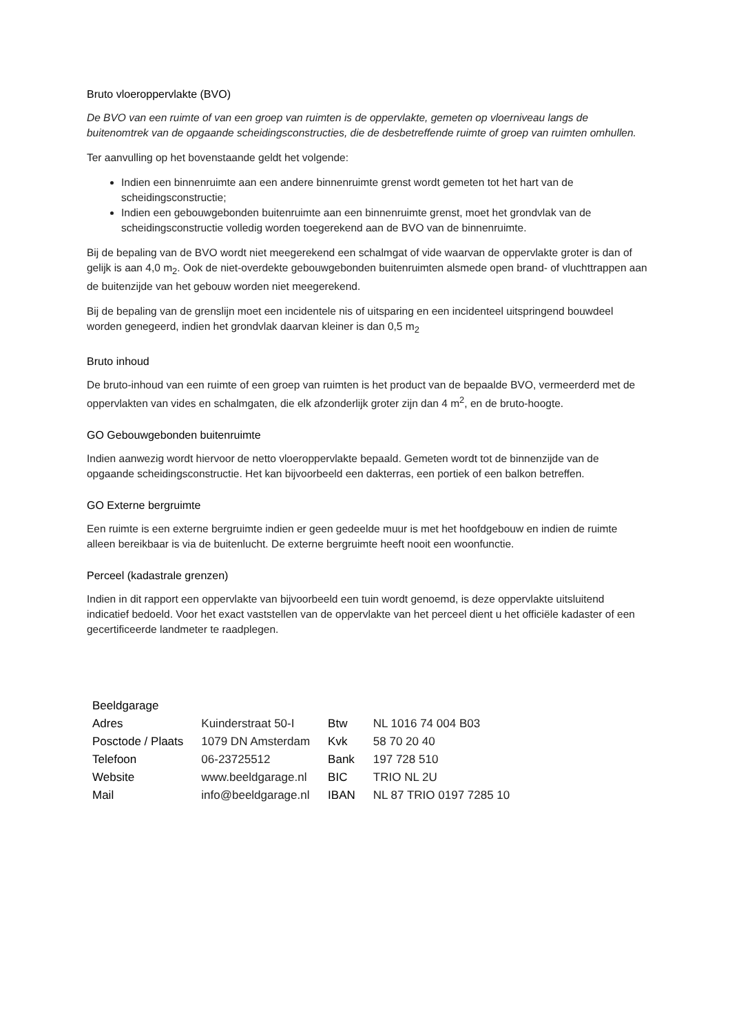Bruto vloeroppervlakte (BVO)
De BVO van een ruimte of van een groep van ruimten is de oppervlakte, gemeten op vloerniveau langs de buitenomtrek van de opgaande scheidingsconstructies, die de desbetreffende ruimte of groep van ruimten omhullen.
Ter aanvulling op het bovenstaande geldt het volgende:
Indien een binnenruimte aan een andere binnenruimte grenst wordt gemeten tot het hart van de scheidingsconstructie;
Indien een gebouwgebonden buitenruimte aan een binnenruimte grenst, moet het grondvlak van de scheidingsconstructie volledig worden toegerekend aan de BVO van de binnenruimte.
Bij de bepaling van de BVO wordt niet meegerekend een schalmgat of vide waarvan de oppervlakte groter is dan of gelijk is aan 4,0 m<sub>2</sub>. Ook de niet-overdekte gebouwgebonden buitenruimten alsmede open brand- of vluchttrappen aan de buitenzijde van het gebouw worden niet meegerekend.
Bij de bepaling van de grenslijn moet een incidentele nis of uitsparing en een incidenteel uitspringend bouwdeel worden genegeerd, indien het grondvlak daarvan kleiner is dan 0,5 m<sub>2</sub>
Bruto inhoud
De bruto-inhoud van een ruimte of een groep van ruimten is het product van de bepaalde BVO, vermeerderd met de oppervlakten van vides en schalmgaten, die elk afzonderlijk groter zijn dan 4 m<sup>2</sup>, en de bruto-hoogte.
GO Gebouwgebonden buitenruimte
Indien aanwezig wordt hiervoor de netto vloeroppervlakte bepaald. Gemeten wordt tot de binnenzijde van de opgaande scheidingsconstructie. Het kan bijvoorbeeld een dakterras, een portiek of een balkon betreffen.
GO Externe bergruimte
Een ruimte is een externe bergruimte indien er geen gedeelde muur is met het hoofdgebouw en indien de ruimte alleen bereikbaar is via de buitenlucht. De externe bergruimte heeft nooit een woonfunctie.
Perceel (kadastrale grenzen)
Indien in dit rapport een oppervlakte van bijvoorbeeld een tuin wordt genoemd, is deze oppervlakte uitsluitend indicatief bedoeld. Voor het exact vaststellen van de oppervlakte van het perceel dient u het officiële kadaster of een gecertificeerde landmeter te raadplegen.
| Beeldgarage | | | |
| --- | --- | --- | --- |
| Adres | Kuinderstraat 50-I | Btw | NL 1016 74 004 B03 |
| Posctode / Plaats | 1079 DN Amsterdam | Kvk | 58 70 20 40 |
| Telefoon | 06-23725512 | Bank | 197 728 510 |
| Website | www.beeldgarage.nl | BIC | TRIO NL 2U |
| Mail | info@beeldgarage.nl | IBAN | NL 87 TRIO 0197 7285 10 |